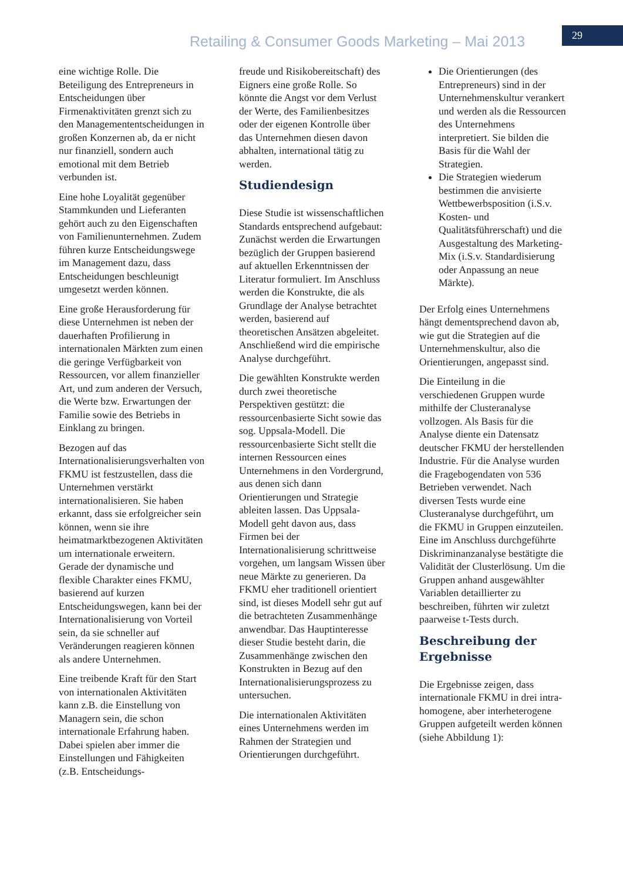Retailing & Consumer Goods Marketing – Mai 2013
29
eine wichtige Rolle. Die Beteiligung des Entrepreneurs in Entscheidungen über Firmenaktivitäten grenzt sich zu den Managemententscheidungen in großen Konzernen ab, da er nicht nur finanziell, sondern auch emotional mit dem Betrieb verbunden ist.
Eine hohe Loyalität gegenüber Stammkunden und Lieferanten gehört auch zu den Eigenschaften von Familienunternehmen. Zudem führen kurze Entscheidungswege im Management dazu, dass Entscheidungen beschleunigt umgesetzt werden können.
Eine große Herausforderung für diese Unternehmen ist neben der dauerhaften Profilierung in internationalen Märkten zum einen die geringe Verfügbarkeit von Ressourcen, vor allem finanzieller Art, und zum anderen der Versuch, die Werte bzw. Erwartungen der Familie sowie des Betriebs in Einklang zu bringen.
Bezogen auf das Internationalisierungsverhalten von FKMU ist festzustellen, dass die Unternehmen verstärkt internationalisieren. Sie haben erkannt, dass sie erfolgreicher sein können, wenn sie ihre heimatmarktbezogenen Aktivitäten um internationale erweitern. Gerade der dynamische und flexible Charakter eines FKMU, basierend auf kurzen Entscheidungswegen, kann bei der Internationalisierung von Vorteil sein, da sie schneller auf Veränderungen reagieren können als andere Unternehmen.
Eine treibende Kraft für den Start von internationalen Aktivitäten kann z.B. die Einstellung von Managern sein, die schon internationale Erfahrung haben. Dabei spielen aber immer die Einstellungen und Fähigkeiten (z.B. Entscheidungs-
freude und Risikobereitschaft) des Eigners eine große Rolle. So könnte die Angst vor dem Verlust der Werte, des Familienbesitzes oder der eigenen Kontrolle über das Unternehmen diesen davon abhalten, international tätig zu werden.
Studiendesign
Diese Studie ist wissenschaftlichen Standards entsprechend aufgebaut: Zunächst werden die Erwartungen bezüglich der Gruppen basierend auf aktuellen Erkenntnissen der Literatur formuliert. Im Anschluss werden die Konstrukte, die als Grundlage der Analyse betrachtet werden, basierend auf theoretischen Ansätzen abgeleitet. Anschließend wird die empirische Analyse durchgeführt.
Die gewählten Konstrukte werden durch zwei theoretische Perspektiven gestützt: die ressourcenbasierte Sicht sowie das sog. Uppsala-Modell. Die ressourcenbasierte Sicht stellt die internen Ressourcen eines Unternehmens in den Vordergrund, aus denen sich dann Orientierungen und Strategie ableiten lassen. Das Uppsala-Modell geht davon aus, dass Firmen bei der Internationalisierung schrittweise vorgehen, um langsam Wissen über neue Märkte zu generieren. Da FKMU eher traditionell orientiert sind, ist dieses Modell sehr gut auf die betrachteten Zusammenhänge anwendbar. Das Hauptinteresse dieser Studie besteht darin, die Zusammenhänge zwischen den Konstrukten in Bezug auf den Internationalisierungsprozess zu untersuchen.
Die internationalen Aktivitäten eines Unternehmens werden im Rahmen der Strategien und Orientierungen durchgeführt.
Die Orientierungen (des Entrepreneurs) sind in der Unternehmenskultur verankert und werden als die Ressourcen des Unternehmens interpretiert. Sie bilden die Basis für die Wahl der Strategien.
Die Strategien wiederum bestimmen die anvisierte Wettbewerbsposition (i.S.v. Kosten- und Qualitätsführerschaft) und die Ausgestaltung des Marketing-Mix (i.S.v. Standardisierung oder Anpassung an neue Märkte).
Der Erfolg eines Unternehmens hängt dementsprechend davon ab, wie gut die Strategien auf die Unternehmenskultur, also die Orientierungen, angepasst sind.
Die Einteilung in die verschiedenen Gruppen wurde mithilfe der Clusteranalyse vollzogen. Als Basis für die Analyse diente ein Datensatz deutscher FKMU der herstellenden Industrie. Für die Analyse wurden die Fragebogendaten von 536 Betrieben verwendet. Nach diversen Tests wurde eine Clusteranalyse durchgeführt, um die FKMU in Gruppen einzuteilen. Eine im Anschluss durchgeführte Diskriminanzanalyse bestätigte die Validität der Clusterlösung. Um die Gruppen anhand ausgewählter Variablen detaillierter zu beschreiben, führten wir zuletzt paarweise t-Tests durch.
Beschreibung der Ergebnisse
Die Ergebnisse zeigen, dass internationale FKMU in drei intra-homogene, aber interheterogene Gruppen aufgeteilt werden können (siehe Abbildung 1):